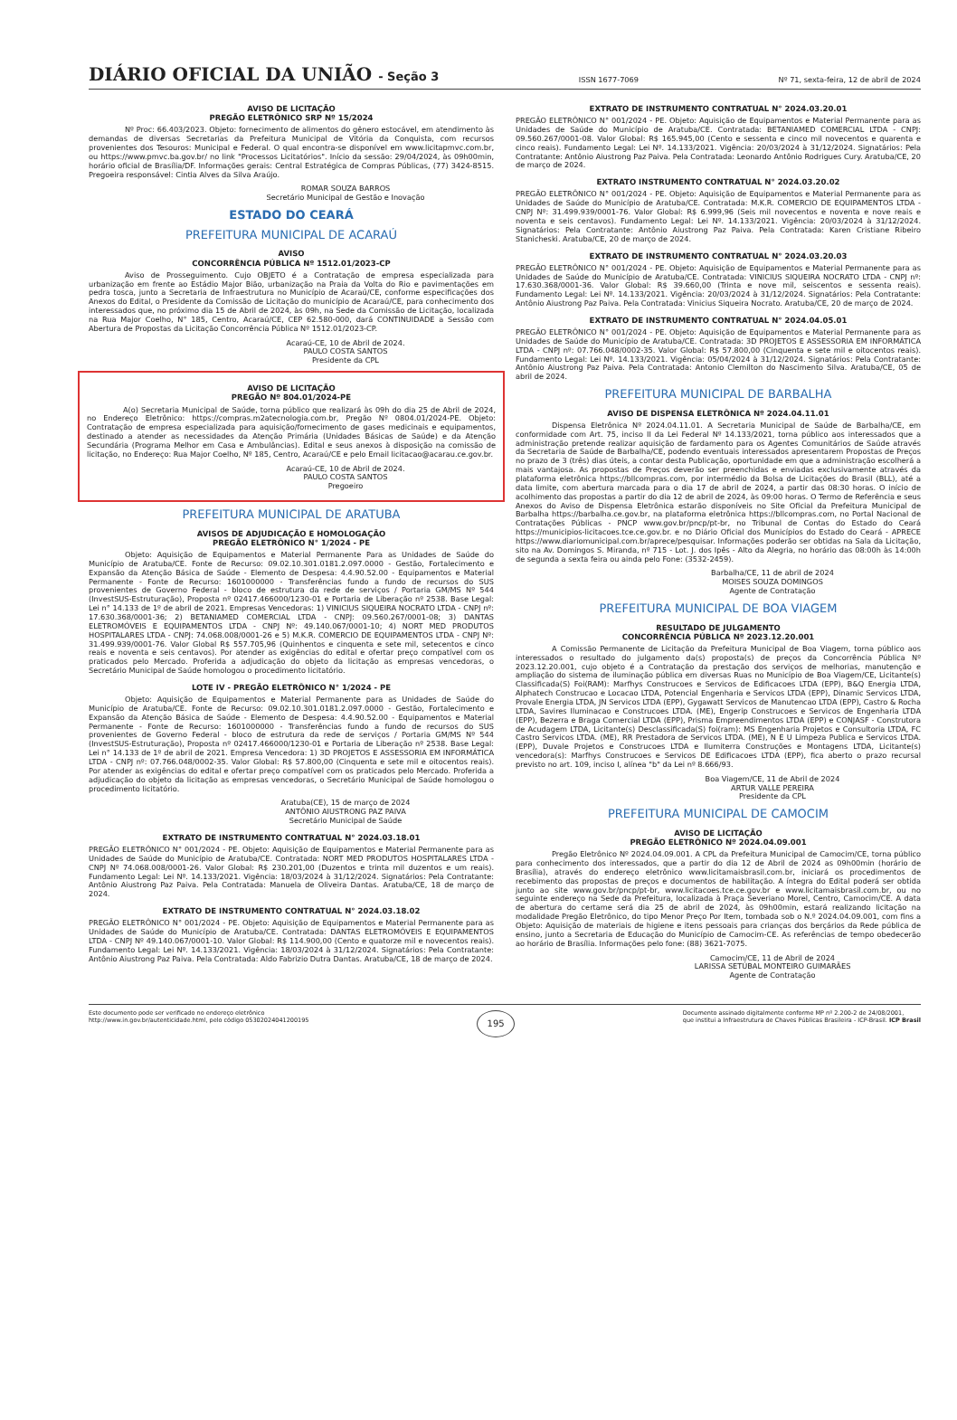DIÁRIO OFICIAL DA UNIÃO - Seção 3
ISSN 1677-7069
Nº 71, sexta-feira, 12 de abril de 2024
AVISO DE LICITAÇÃO
PREGÃO ELETRÔNICO SRP Nº 15/2024
Nº Proc: 66.403/2023. Objeto: fornecimento de alimentos do gênero estocável, em atendimento às demandas de diversas Secretarias da Prefeitura Municipal de Vitória da Conquista, com recursos provenientes dos Tesouros: Municipal e Federal. O qual encontra-se disponível em www.licitapmvc.com.br, ou https://www.pmvc.ba.gov.br/ no link "Processos Licitatórios". Início da sessão: 29/04/2024, às 09h00min, horário oficial de Brasília/DF. Informações gerais: Central Estratégica de Compras Públicas, (77) 3424-8515. Pregoeira responsável: Cintia Alves da Silva Araújo.
ROMAR SOUZA BARROS
Secretário Municipal de Gestão e Inovação
ESTADO DO CEARÁ
PREFEITURA MUNICIPAL DE ACARAÚ
AVISO
CONCORRÊNCIA PÚBLICA Nº 1512.01/2023-CP
Aviso de Prosseguimento. Cujo OBJETO é a Contratação de empresa especializada para urbanização em frente ao Estádio Major Bião, urbanização na Praia da Volta do Rio e pavimentações em pedra tosca, junto a Secretaria de Infraestrutura no Município de Acaraú/CE, conforme especificações dos Anexos do Edital, o Presidente da Comissão de Licitação do município de Acaraú/CE, para conhecimento dos interessados que, no próximo dia 15 de Abril de 2024, às 09h, na Sede da Comissão de Licitação, localizada na Rua Major Coelho, N° 185, Centro, Acaraú/CE, CEP 62.580-000, dará CONTINUIDADE a Sessão com Abertura de Propostas da Licitação Concorrência Pública Nº 1512.01/2023-CP.
Acaraú-CE, 10 de Abril de 2024.
PAULO COSTA SANTOS
Presidente da CPL
AVISO DE LICITAÇÃO
PREGÃO Nº 804.01/2024-PE
A(o) Secretaria Municipal de Saúde, torna público que realizará às 09h do dia 25 de Abril de 2024, no Endereço Eletrônico: https://compras.m2atecnologia.com.br, Pregão Nº 0804.01/2024-PE. Objeto: Contratação de empresa especializada para aquisição/fornecimento de gases medicinais e equipamentos, destinado a atender as necessidades da Atenção Primária (Unidades Básicas de Saúde) e da Atenção Secundária (Programa Melhor em Casa e Ambulâncias). Edital e seus anexos à disposição na comissão de licitação, no Endereço: Rua Major Coelho, Nº 185, Centro, Acaraú/CE e pelo Email licitacao@acarau.ce.gov.br.
Acaraú-CE, 10 de Abril de 2024.
PAULO COSTA SANTOS
Pregoeiro
PREFEITURA MUNICIPAL DE ARATUBA
AVISOS DE ADJUDICAÇÃO E HOMOLOGAÇÃO
PREGÃO ELETRÔNICO N° 1/2024 - PE
Objeto: Aquisição de Equipamentos e Material Permanente Para as Unidades de Saúde do Município de Aratuba/CE. Fonte de Recurso: 09.02.10.301.0181.2.097.0000 - Gestão, Fortalecimento e Expansão da Atenção Básica de Saúde - Elemento de Despesa: 4.4.90.52.00 - Equipamentos e Material Permanente - Fonte de Recurso: 1601000000 - Transferências fundo a fundo de recursos do SUS provenientes de Governo Federal - bloco de estrutura da rede de serviços / Portaria GM/MS Nº 544 (InvestSUS-Estruturação), Proposta nº 02417.466000/1230-01 e Portaria de Liberação nº 2538. Base Legal: Lei n° 14.133 de 1º de abril de 2021. Empresas Vencedoras: 1) VINICIUS SIQUEIRA NOCRATO LTDA - CNPJ nº: 17.630.368/0001-36; 2) BETANIAMED COMERCIAL LTDA - CNPJ: 09.560.267/0001-08; 3) DANTAS ELETROMÓVEIS E EQUIPAMENTOS LTDA - CNPJ Nº: 49.140.067/0001-10; 4) NORT MED PRODUTOS HOSPITALARES LTDA - CNPJ: 74.068.008/0001-26 e 5) M.K.R. COMERCIO DE EQUIPAMENTOS LTDA - CNPJ Nº: 31.499.939/0001-76. Valor Global R$ 557.705,96 (Quinhentos e cinquenta e sete mil, setecentos e cinco reais e noventa e seis centavos). Por atender as exigências do edital e ofertar preço compatível com os praticados pelo Mercado. Proferida a adjudicação do objeto da licitação as empresas vencedoras, o Secretário Municipal de Saúde homologou o procedimento licitatório.
LOTE IV - PREGÃO ELETRÔNICO N° 1/2024 - PE
Objeto: Aquisição de Equipamentos e Material Permanente para as Unidades de Saúde do Município de Aratuba/CE. Fonte de Recurso: 09.02.10.301.0181.2.097.0000 - Gestão, Fortalecimento e Expansão da Atenção Básica de Saúde - Elemento de Despesa: 4.4.90.52.00 - Equipamentos e Material Permanente - Fonte de Recurso: 1601000000 - Transferências fundo a fundo de recursos do SUS provenientes de Governo Federal - bloco de estrutura da rede de serviços / Portaria GM/MS Nº 544 (InvestSUS-Estruturação), Proposta nº 02417.466000/1230-01 e Portaria de Liberação nº 2538. Base Legal: Lei n° 14.133 de 1º de abril de 2021. Empresa Vencedora: 1) 3D PROJETOS E ASSESSORIA EM INFORMÁTICA LTDA - CNPJ nº: 07.766.048/0002-35. Valor Global: R$ 57.800,00 (Cinquenta e sete mil e oitocentos reais). Por atender as exigências do edital e ofertar preço compatível com os praticados pelo Mercado. Proferida a adjudicação do objeto da licitação as empresas vencedoras, o Secretário Municipal de Saúde homologou o procedimento licitatório.
Aratuba(CE), 15 de março de 2024
ANTÔNIO AIUSTRONG PAZ PAIVA
Secretário Municipal de Saúde
EXTRATO DE INSTRUMENTO CONTRATUAL N° 2024.03.18.01
PREGÃO ELETRÔNICO N° 001/2024 - PE. Objeto: Aquisição de Equipamentos e Material Permanente para as Unidades de Saúde do Município de Aratuba/CE. Contratada: NORT MED PRODUTOS HOSPITALARES LTDA - CNPJ Nº 74.068.008/0001-26. Valor Global: R$ 230.201,00 (Duzentos e trinta mil duzentos e um reais). Fundamento Legal: Lei Nº. 14.133/2021. Vigência: 18/03/2024 à 31/12/2024. Signatários: Pela Contratante: Antônio Aiustrong Paz Paiva. Pela Contratada: Manuela de Oliveira Dantas. Aratuba/CE, 18 de março de 2024.
EXTRATO DE INSTRUMENTO CONTRATUAL N° 2024.03.18.02
PREGÃO ELETRÔNICO N° 001/2024 - PE. Objeto: Aquisição de Equipamentos e Material Permanente para as Unidades de Saúde do Município de Aratuba/CE. Contratada: DANTAS ELETROMÓVEIS E EQUIPAMENTOS LTDA - CNPJ Nº 49.140.067/0001-10. Valor Global: R$ 114.900,00 (Cento e quatorze mil e novecentos reais). Fundamento Legal: Lei Nº. 14.133/2021. Vigência: 18/03/2024 à 31/12/2024. Signatários: Pela Contratante: Antônio Aiustrong Paz Paiva. Pela Contratada: Aldo Fabrizio Dutra Dantas. Aratuba/CE, 18 de março de 2024.
EXTRATO DE INSTRUMENTO CONTRATUAL N° 2024.03.20.01
PREGÃO ELETRÔNICO N° 001/2024 - PE. Objeto: Aquisição de Equipamentos e Material Permanente para as Unidades de Saúde do Município de Aratuba/CE. Contratada: BETANIAMED COMERCIAL LTDA - CNPJ: 09.560.267/0001-08. Valor Global: R$ 165.945,00 (Cento e sessenta e cinco mil novecentos e quarenta e cinco reais). Fundamento Legal: Lei Nº. 14.133/2021. Vigência: 20/03/2024 à 31/12/2024. Signatários: Pela Contratante: Antônio Aiustrong Paz Paiva. Pela Contratada: Leonardo Antônio Rodrigues Cury. Aratuba/CE, 20 de março de 2024.
EXTRATO INSTRUMENTO CONTRATUAL N° 2024.03.20.02
PREGÃO ELETRÔNICO N° 001/2024 - PE. Objeto: Aquisição de Equipamentos e Material Permanente para as Unidades de Saúde do Município de Aratuba/CE. Contratada: M.K.R. COMERCIO DE EQUIPAMENTOS LTDA - CNPJ Nº: 31.499.939/0001-76. Valor Global: R$ 6.999,96 (Seis mil novecentos e noventa e nove reais e noventa e seis centavos). Fundamento Legal: Lei Nº. 14.133/2021. Vigência: 20/03/2024 à 31/12/2024. Signatários: Pela Contratante: Antônio Aiustrong Paz Paiva. Pela Contratada: Karen Cristiane Ribeiro Stanicheski. Aratuba/CE, 20 de março de 2024.
EXTRATO DE INSTRUMENTO CONTRATUAL N° 2024.03.20.03
PREGÃO ELETRÔNICO N° 001/2024 - PE. Objeto: Aquisição de Equipamentos e Material Permanente para as Unidades de Saúde do Município de Aratuba/CE. Contratada: VINICIUS SIQUEIRA NOCRATO LTDA - CNPJ nº: 17.630.368/0001-36. Valor Global: R$ 39.660,00 (Trinta e nove mil, seiscentos e sessenta reais). Fundamento Legal: Lei Nº. 14.133/2021. Vigência: 20/03/2024 à 31/12/2024. Signatários: Pela Contratante: Antônio Aiustrong Paz Paiva. Pela Contratada: Vinicius Siqueira Nocrato. Aratuba/CE, 20 de março de 2024.
EXTRATO DE INSTRUMENTO CONTRATUAL N° 2024.04.05.01
PREGÃO ELETRÔNICO N° 001/2024 - PE. Objeto: Aquisição de Equipamentos e Material Permanente para as Unidades de Saúde do Município de Aratuba/CE. Contratada: 3D PROJETOS E ASSESSORIA EM INFORMÁTICA LTDA - CNPJ nº: 07.766.048/0002-35. Valor Global: R$ 57.800,00 (Cinquenta e sete mil e oitocentos reais). Fundamento Legal: Lei Nº. 14.133/2021. Vigência: 05/04/2024 à 31/12/2024. Signatários: Pela Contratante: Antônio Aiustrong Paz Paiva. Pela Contratada: Antonio Clemilton do Nascimento Silva. Aratuba/CE, 05 de abril de 2024.
PREFEITURA MUNICIPAL DE BARBALHA
AVISO DE DISPENSA ELETRÔNICA Nº 2024.04.11.01
Dispensa Eletrônica Nº 2024.04.11.01. A Secretaria Municipal de Saúde de Barbalha/CE, em conformidade com Art. 75, inciso II da Lei Federal Nº 14.133/2021, torna público aos interessados que a administração pretende realizar aquisição de fardamento para os Agentes Comunitários de Saúde através da Secretaria de Saúde de Barbalha/CE, podendo eventuais interessados apresentarem Propostas de Preços no prazo de 3 (três) dias úteis, a contar desta Publicação, oportunidade em que a administração escolherá a mais vantajosa. As propostas de Preços deverão ser preenchidas e enviadas exclusivamente através da plataforma eletrônica https://bllcompras.com, por intermédio da Bolsa de Licitações do Brasil (BLL), até a data limite, com abertura marcada para o dia 17 de abril de 2024, a partir das 08:30 horas. O início de acolhimento das propostas a partir do dia 12 de abril de 2024, às 09:00 horas. O Termo de Referência e seus Anexos do Aviso de Dispensa Eletrônica estarão disponíveis no Site Oficial da Prefeitura Municipal de Barbalha https://barbalha.ce.gov.br, na plataforma eletrônica https://bllcompras.com, no Portal Nacional de Contratações Públicas - PNCP www.gov.br/pncp/pt-br, no Tribunal de Contas do Estado do Ceará https://municipios-licitacoes.tce.ce.gov.br. e no Diário Oficial dos Municípios do Estado do Ceará - APRECE https://www.diariomunicipal.com.br/aprece/pesquisar. Informações poderão ser obtidas na Sala da Licitação, sito na Av. Domingos S. Miranda, nº 715 - Lot. J. dos Ipês - Alto da Alegria, no horário das 08:00h às 14:00h de segunda a sexta feira ou ainda pelo Fone: (3532-2459).
Barbalha/CE, 11 de abril de 2024
MOISES SOUZA DOMINGOS
Agente de Contratação
PREFEITURA MUNICIPAL DE BOA VIAGEM
RESULTADO DE JULGAMENTO
CONCORRÊNCIA PÚBLICA Nº 2023.12.20.001
A Comissão Permanente de Licitação da Prefeitura Municipal de Boa Viagem, torna público aos interessados o resultado do julgamento da(s) proposta(s) de preços da Concorrência Pública Nº 2023.12.20.001, cujo objeto é a Contratação da prestação dos serviços de melhorias, manutenção e ampliação do sistema de iluminação pública em diversas Ruas no Município de Boa Viagem/CE, Licitante(s) Classificada(S) Foi(RAM): Marfhys Construcoes e Servicos de Edificacoes LTDA (EPP), B&Q Energia LTDA, Alphatech Construcao e Locacao LTDA, Potencial Engenharia e Servicos LTDA (EPP), Dinamic Servicos LTDA, Provale Energia LTDA, JN Servicos LTDA (EPP), Gygawatt Servicos de Manutencao LTDA (EPP), Castro & Rocha LTDA, Savires Iluminacao e Construcoes LTDA. (ME), Engerip Construcoes e Servicos de Engenharia LTDA (EPP), Bezerra e Braga Comercial LTDA (EPP), Prisma Empreendimentos LTDA (EPP) e CONJASF - Construtora de Acudagem LTDA, Licitante(s) Desclassificada(S) foi(ram): MS Engenharia Projetos e Consultoria LTDA, FC Castro Servicos LTDA. (ME), RR Prestadora de Servicos LTDA. (ME), N E U Limpeza Publica e Servicos LTDA. (EPP), Duvale Projetos e Construcoes LTDA e Ilumiterra Construções e Montagens LTDA, Licitante(s) vencedora(s): Marfhys Construcoes e Servicos DE Edificacoes LTDA (EPP), fica aberto o prazo recursal previsto no art. 109, inciso I, alínea "b" da Lei nº 8.666/93.
Boa Viagem/CE, 11 de Abril de 2024
ARTUR VALLE PEREIRA
Presidente da CPL
PREFEITURA MUNICIPAL DE CAMOCIM
AVISO DE LICITAÇÃO
PREGÃO ELETRÔNICO Nº 2024.04.09.001
Pregão Eletrônico Nº 2024.04.09.001. A CPL da Prefeitura Municipal de Camocim/CE, torna público para conhecimento dos interessados, que a partir do dia 12 de Abril de 2024 as 09h00min (horário de Brasília), através do endereço eletrônico www.licitamaisbrasil.com.br, iniciará os procedimentos de recebimento das propostas de preços e documentos de habilitação. A íntegra do Edital poderá ser obtida junto ao site www.gov.br/pncp/pt-br, www.licitacoes.tce.ce.gov.br e www.licitamaisbrasil.com.br, ou no seguinte endereço na Sede da Prefeitura, localizada à Praça Severiano Morel, Centro, Camocim/CE. A data de abertura do certame será dia 25 de abril de 2024, às 09h00min, estará realizando licitação na modalidade Pregão Eletrônico, do tipo Menor Preço Por Item, tombada sob o N.º 2024.04.09.001, com fins a Objeto: Aquisição de materiais de higiene e itens pessoais para crianças dos berçários da Rede pública de ensino, junto a Secretaria de Educação do Município de Camocim-CE. As referências de tempo obedecerão ao horário de Brasília. Informações pelo fone: (88) 3621-7075.
Camocim/CE, 11 de Abril de 2024
LARISSA SETÚBAL MONTEIRO GUIMARÃES
Agente de Contratação
Este documento pode ser verificado no endereço eletrônico
http://www.in.gov.br/autenticidade.html, pelo código 05302024041200195
195
Documento assinado digitalmente conforme MP nº 2.200-2 de 24/08/2001,
que institui a Infraestrutura de Chaves Públicas Brasileira - ICP-Brasil. ICP Brasil